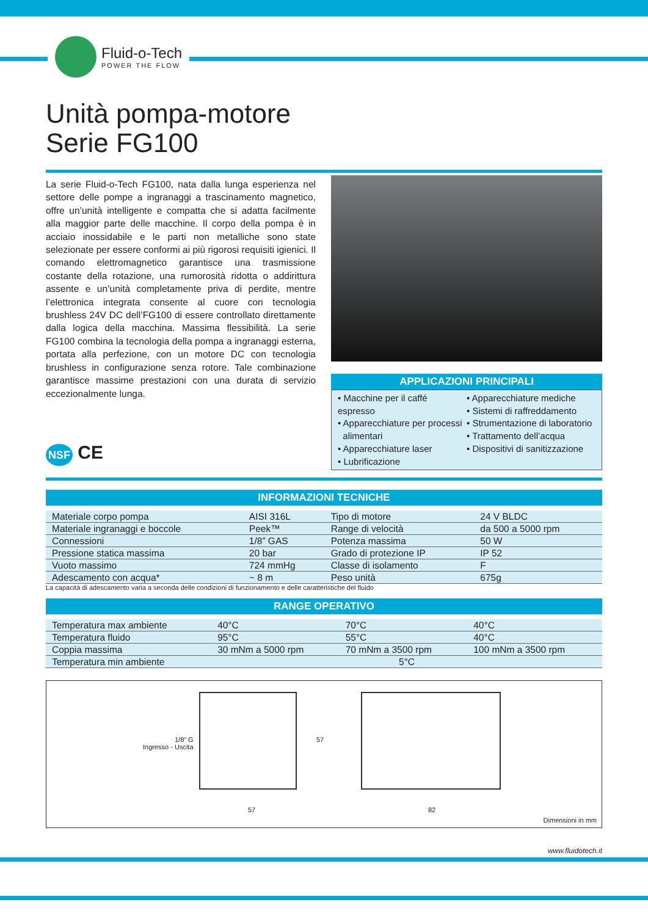Fluid-o-Tech
POWER THE FLOW
Unità pompa-motore
Serie FG100
La serie Fluid-o-Tech FG100, nata dalla lunga esperienza nel settore delle pompe a ingranaggi a trascinamento magnetico, offre un’unità intelligente e compatta che si adatta facilmente alla maggior parte delle macchine. Il corpo della pompa è in acciaio inossidabile e le parti non metalliche sono state selezionate per essere conformi ai più rigorosi requisiti igienici. Il comando elettromagnetico garantisce una trasmissione costante della rotazione, una rumorosità ridotta o addirittura assente e un’unità completamente priva di perdite, mentre l’elettronica integrata consente al cuore con tecnologia brushless 24V DC dell’FG100 di essere controllato direttamente dalla logica della macchina. Massima flessibilità. La serie FG100 combina la tecnologia della pompa a ingranaggi esterna, portata alla perfezione, con un motore DC con tecnologia brushless in configurazione senza rotore. Tale combinazione garantisce massime prestazioni con una durata di servizio eccezionalmente lunga.
NSF CE
APPLICAZIONI PRINCIPALI
• Macchine per il caffé espresso
• Apparecchiature per processi
alimentari
• Apparecchiature laser
• Lubrificazione
• Apparecchiature mediche
• Sistemi di raffreddamento
• Strumentazione di laboratorio
• Trattamento dell’acqua
• Dispositivi di sanitizzazione
INFORMAZIONI TECNICHE
| Materiale corpo pompa | AISI 316L | Tipo di motore | 24 V BLDC |
| Materiale ingranaggi e boccole | Peek™ | Range di velocità | da 500 a 5000 rpm |
| Connessioni | 1/8” GAS | Potenza massima | 50 W |
| Pressione statica massima | 20 bar | Grado di protezione IP | IP 52 |
| Vuoto massimo | 724 mmHg | Classe di isolamento | F |
| Adescamento con acqua* | ~ 8 m | Peso unità | 675g |
La capacità di adescamento varia a seconda delle condizioni di funzionamento e delle caratteristiche del fluido
RANGE OPERATIVO
| Temperatura max ambiente | 40°C | 70°C | 40°C |
| Temperatura fluido | 95°C | 55°C | 40°C |
| Coppia massima | 30 mNm a 5000 rpm | 70 mNm a 3500 rpm | 100 mNm a 3500 rpm |
| Temperatura min ambiente | 5°C | | |
1/8” G
Ingresso - Uscita
57
57 82
Dimensioni in mm
www.fluidotech.it